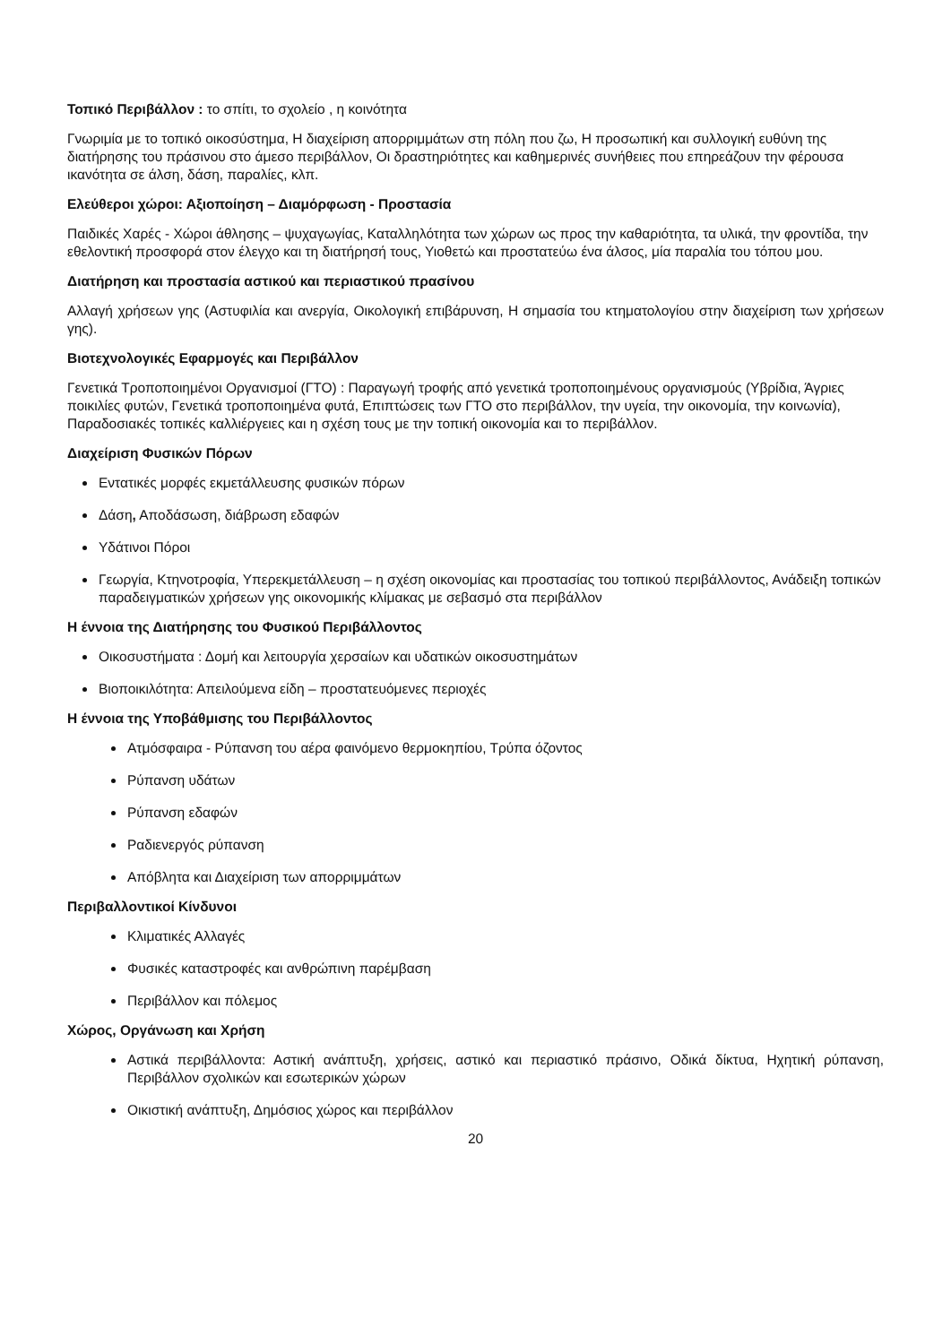Τοπικό Περιβάλλον : το σπίτι, το σχολείο , η κοινότητα
Γνωριμία με το τοπικό οικοσύστημα, Η διαχείριση απορριμμάτων στη πόλη που ζω, Η προσωπική και συλλογική ευθύνη της διατήρησης του πράσινου στο άμεσο περιβάλλον, Οι δραστηριότητες και καθημερινές συνήθειες που επηρεάζουν την φέρουσα ικανότητα σε άλση, δάση, παραλίες, κλπ.
Ελεύθεροι χώροι: Αξιοποίηση – Διαμόρφωση - Προστασία
Παιδικές Χαρές - Χώροι άθλησης – ψυχαγωγίας, Καταλληλότητα των χώρων ως προς την καθαριότητα, τα υλικά, την φροντίδα, την εθελοντική προσφορά στον έλεγχο και τη διατήρησή τους, Υιοθετώ και προστατεύω ένα άλσος, μία παραλία του τόπου μου.
Διατήρηση και προστασία αστικού και περιαστικού πρασίνου
Αλλαγή χρήσεων γης (Αστυφιλία και ανεργία, Οικολογική επιβάρυνση, Η σημασία του κτηματολογίου στην διαχείριση των χρήσεων γης).
Βιοτεχνολογικές Εφαρμογές και Περιβάλλον
Γενετικά Τροποποιημένοι Οργανισμοί (ΓΤΟ) : Παραγωγή τροφής από γενετικά τροποποιημένους οργανισμούς (Υβρίδια, Άγριες ποικιλίες φυτών, Γενετικά τροποποιημένα φυτά, Επιπτώσεις των ΓΤΟ στο περιβάλλον, την υγεία, την οικονομία, την κοινωνία), Παραδοσιακές τοπικές καλλιέργειες και η σχέση τους με την τοπική οικονομία και το περιβάλλον.
Διαχείριση Φυσικών Πόρων
Εντατικές μορφές εκμετάλλευσης φυσικών πόρων
Δάση, Αποδάσωση, διάβρωση εδαφών
Υδάτινοι Πόροι
Γεωργία, Κτηνοτροφία, Υπερεκμετάλλευση – η σχέση οικονομίας και προστασίας του τοπικού περιβάλλοντος, Ανάδειξη τοπικών παραδειγματικών χρήσεων γης οικονομικής κλίμακας με σεβασμό στα περιβάλλον
Η έννοια της Διατήρησης του Φυσικού Περιβάλλοντος
Οικοσυστήματα : Δομή και λειτουργία χερσαίων και υδατικών οικοσυστημάτων
Βιοποικιλότητα: Απειλούμενα είδη – προστατευόμενες περιοχές
Η έννοια της Υποβάθμισης του Περιβάλλοντος
Ατμόσφαιρα - Ρύπανση του αέρα φαινόμενο θερμοκηπίου, Τρύπα όζοντος
Ρύπανση υδάτων
Ρύπανση εδαφών
Ραδιενεργός ρύπανση
Απόβλητα και Διαχείριση των απορριμμάτων
Περιβαλλοντικοί Κίνδυνοι
Κλιματικές Αλλαγές
Φυσικές καταστροφές και ανθρώπινη παρέμβαση
Περιβάλλον και πόλεμος
Χώρος, Οργάνωση και Χρήση
Αστικά περιβάλλοντα: Αστική ανάπτυξη, χρήσεις, αστικό και περιαστικό πράσινο, Οδικά δίκτυα, Ηχητική ρύπανση, Περιβάλλον σχολικών και εσωτερικών χώρων
Οικιστική ανάπτυξη, Δημόσιος χώρος και περιβάλλον
20